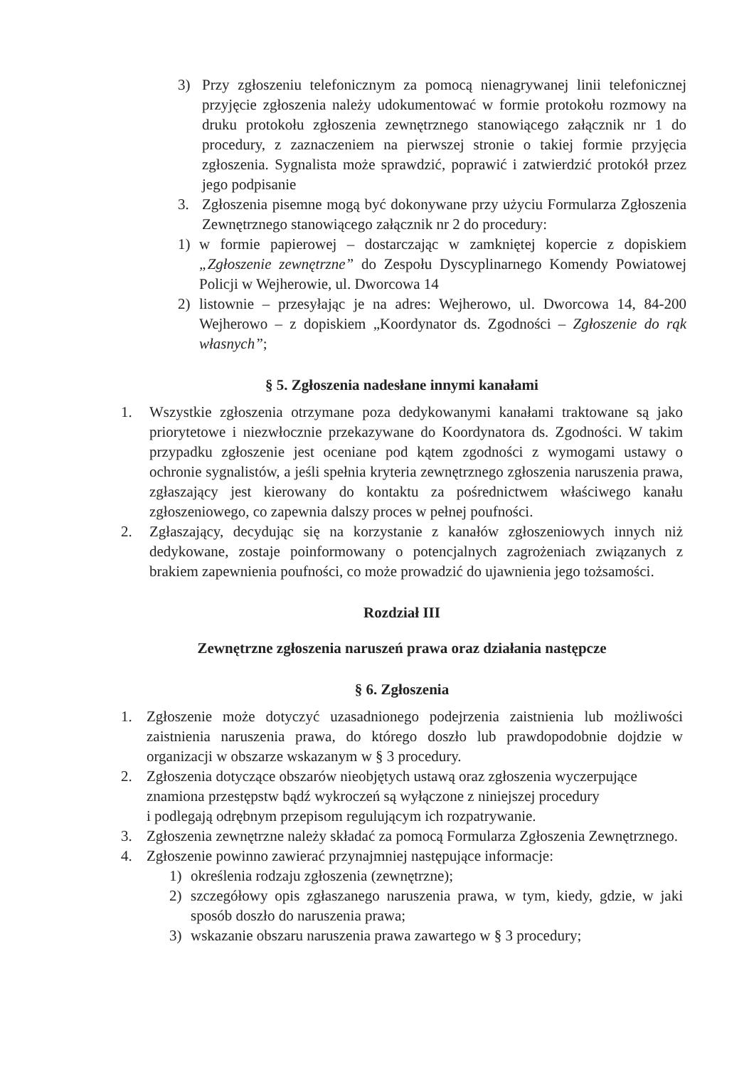3) Przy zgłoszeniu telefonicznym za pomocą nienagrywanej linii telefonicznej przyjęcie zgłoszenia należy udokumentować w formie protokołu rozmowy na druku protokołu zgłoszenia zewnętrznego stanowiącego załącznik nr 1 do procedury, z zaznaczeniem na pierwszej stronie o takiej formie przyjęcia zgłoszenia. Sygnalista może sprawdzić, poprawić i zatwierdzić protokół przez jego podpisanie
3. Zgłoszenia pisemne mogą być dokonywane przy użyciu Formularza Zgłoszenia Zewnętrznego stanowiącego załącznik nr 2 do procedury:
1) w formie papierowej – dostarczając w zamkniętej kopercie z dopiskiem „Zgłoszenie zewnętrzne” do Zespołu Dyscyplinarnego Komendy Powiatowej Policji w Wejherowie, ul. Dworcowa 14
2) listownie – przesyłając je na adres: Wejherowo, ul. Dworcowa 14, 84-200 Wejherowo – z dopiskiem „Koordynator ds. Zgodności – Zgłoszenie do rąk własnych”;
§ 5. Zgłoszenia nadesłane innymi kanałami
1. Wszystkie zgłoszenia otrzymane poza dedykowanymi kanałami traktowane są jako priorytetowe i niezwłocznie przekazywane do Koordynatora ds. Zgodności. W takim przypadku zgłoszenie jest oceniane pod kątem zgodności z wymogami ustawy o ochronie sygnalistów, a jeśli spełnia kryteria zewnętrznego zgłoszenia naruszenia prawa, zgłaszający jest kierowany do kontaktu za pośrednictwem właściwego kanału zgłoszeniowego, co zapewnia dalszy proces w pełnej poufności.
2. Zgłaszający, decydując się na korzystanie z kanałów zgłoszeniowych innych niż dedykowane, zostaje poinformowany o potencjalnych zagrożeniach związanych z brakiem zapewnienia poufności, co może prowadzić do ujawnienia jego tożsamości.
Rozdział III
Zewnętrzne zgłoszenia naruszeń prawa oraz działania następcze
§ 6. Zgłoszenia
1. Zgłoszenie może dotyczyć uzasadnionego podejrzenia zaistnienia lub możliwości zaistnienia naruszenia prawa, do którego doszło lub prawdopodobnie dojdzie w organizacji w obszarze wskazanym w § 3 procedury.
2. Zgłoszenia dotyczące obszarów nieobjętych ustawą oraz zgłoszenia wyczerpujące znamiona przestępstw bądź wykroczeń są wyłączone z niniejszej procedury
i podlegają odrębnym przepisom regulującym ich rozpatrywanie.
3. Zgłoszenia zewnętrzne należy składać za pomocą Formularza Zgłoszenia Zewnętrznego.
4. Zgłoszenie powinno zawierać przynajmniej następujące informacje:
1) określenia rodzaju zgłoszenia (zewnętrzne);
2) szczegółowy opis zgłaszanego naruszenia prawa, w tym, kiedy, gdzie, w jaki sposób doszło do naruszenia prawa;
3) wskazanie obszaru naruszenia prawa zawartego w § 3 procedury;